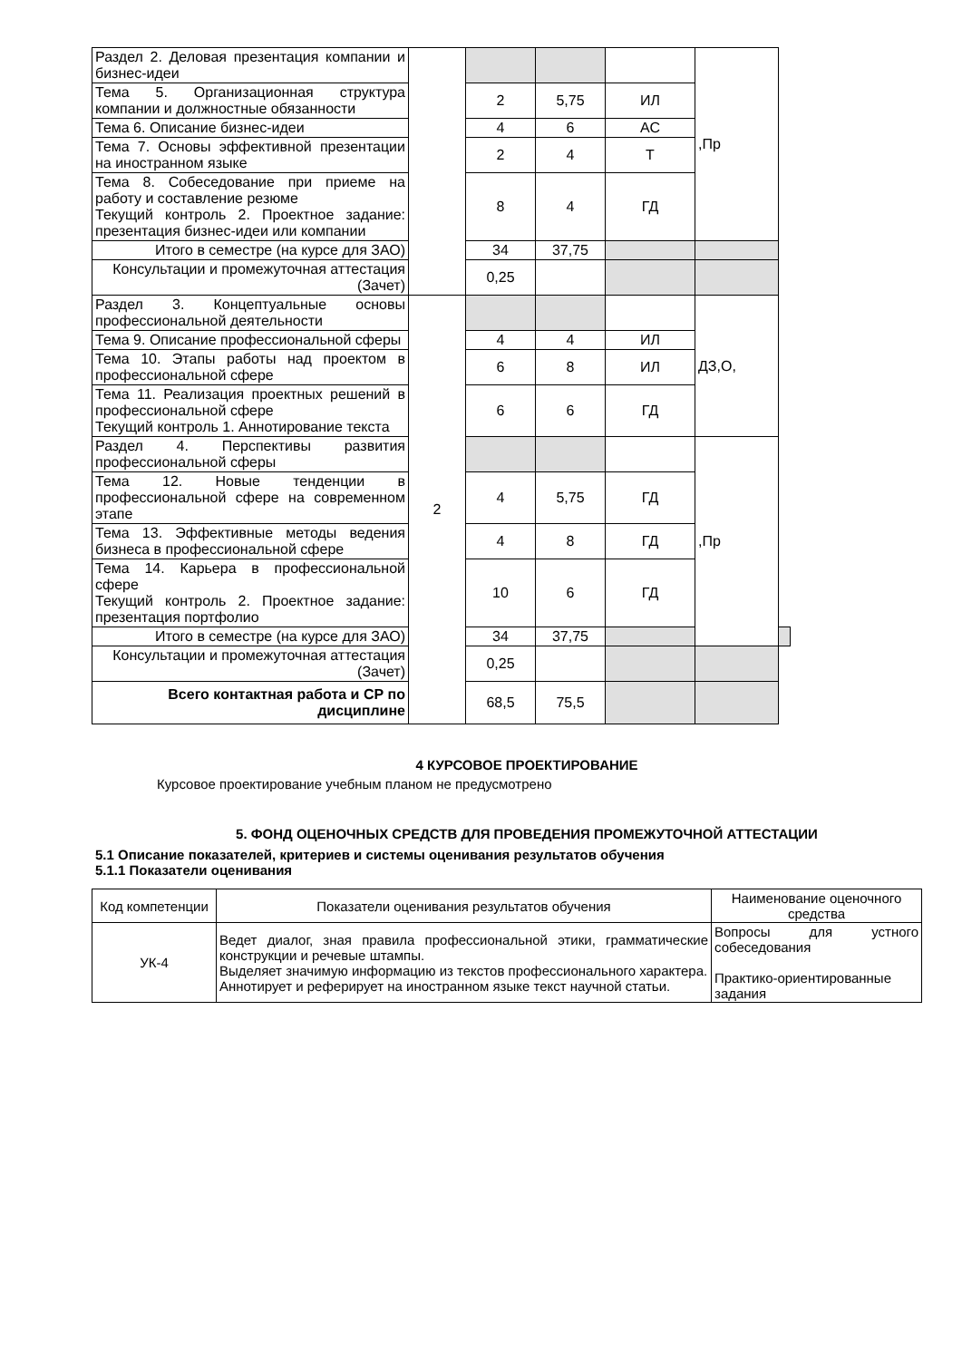| Раздел 2. Деловая презентация компании и бизнес-идеи | | | | | ,Пр | |
| Тема 5. Организационная структура компании и должностные обязанности | | 2 | 5,75 | ИЛ | | |
| Тема 6. Описание бизнес-идеи | | 4 | 6 | АС | | |
| Тема 7. Основы эффективной презентации на иностранном языке | | 2 | 4 | Т | | |
| Тема 8. Собеседование при приеме на работу и составление резюме Текущий контроль 2. Проектное задание: презентация бизнес-идеи или компании | | 8 | 4 | ГД | | |
| Итого в семестре (на курсе для ЗАО) | | 34 | 37,75 | | | |
| Консультации и промежуточная аттестация (Зачет) | | 0,25 | | | | |
| Раздел 3. Концептуальные основы профессиональной деятельности | 2 | | | | ДЗ,О, | |
| Тема 9. Описание профессиональной сферы | | 4 | 4 | ИЛ | | |
| Тема 10. Этапы работы над проектом в профессиональной сфере | | 6 | 8 | ИЛ | | |
| Тема 11. Реализация проектных решений в профессиональной сфере Текущий контроль 1. Аннотирование текста | | 6 | 6 | ГД | | |
| Раздел 4. Перспективы развития профессиональной сферы | | | | | ,Пр | |
| Тема 12. Новые тенденции в профессиональной сфере на современном этапе | | 4 | 5,75 | ГД | | |
| Тема 13. Эффективные методы ведения бизнеса в профессиональной сфере | | 4 | 8 | ГД | | |
| Тема 14. Карьера в профессиональной сфере Текущий контроль 2. Проектное задание: презентация портфолио | | 10 | 6 | ГД | | |
| Итого в семестре (на курсе для ЗАО) | | 34 | 37,75 | | | |
| Консультации и промежуточная аттестация (Зачет) | | 0,25 | | | | |
| Всего контактная работа и СР по дисциплине | | 68,5 | 75,5 | | | |
4 КУРСОВОЕ ПРОЕКТИРОВАНИЕ
Курсовое проектирование учебным планом не предусмотрено
5. ФОНД ОЦЕНОЧНЫХ СРЕДСТВ ДЛЯ ПРОВЕДЕНИЯ ПРОМЕЖУТОЧНОЙ АТТЕСТАЦИИ
5.1 Описание показателей, критериев и системы оценивания результатов обучения
5.1.1 Показатели оценивания
| Код компетенции | Показатели оценивания результатов обучения | Наименование оценочного средства |
| УК-4 | Ведет диалог, зная правила профессиональной этики, грамматические конструкции и речевые штампы. Выделяет значимую информацию из текстов профессионального характера. Аннотирует и реферирует на иностранном языке текст научной статьи. | Вопросы для устного собеседования Практико-ориентированные задания |